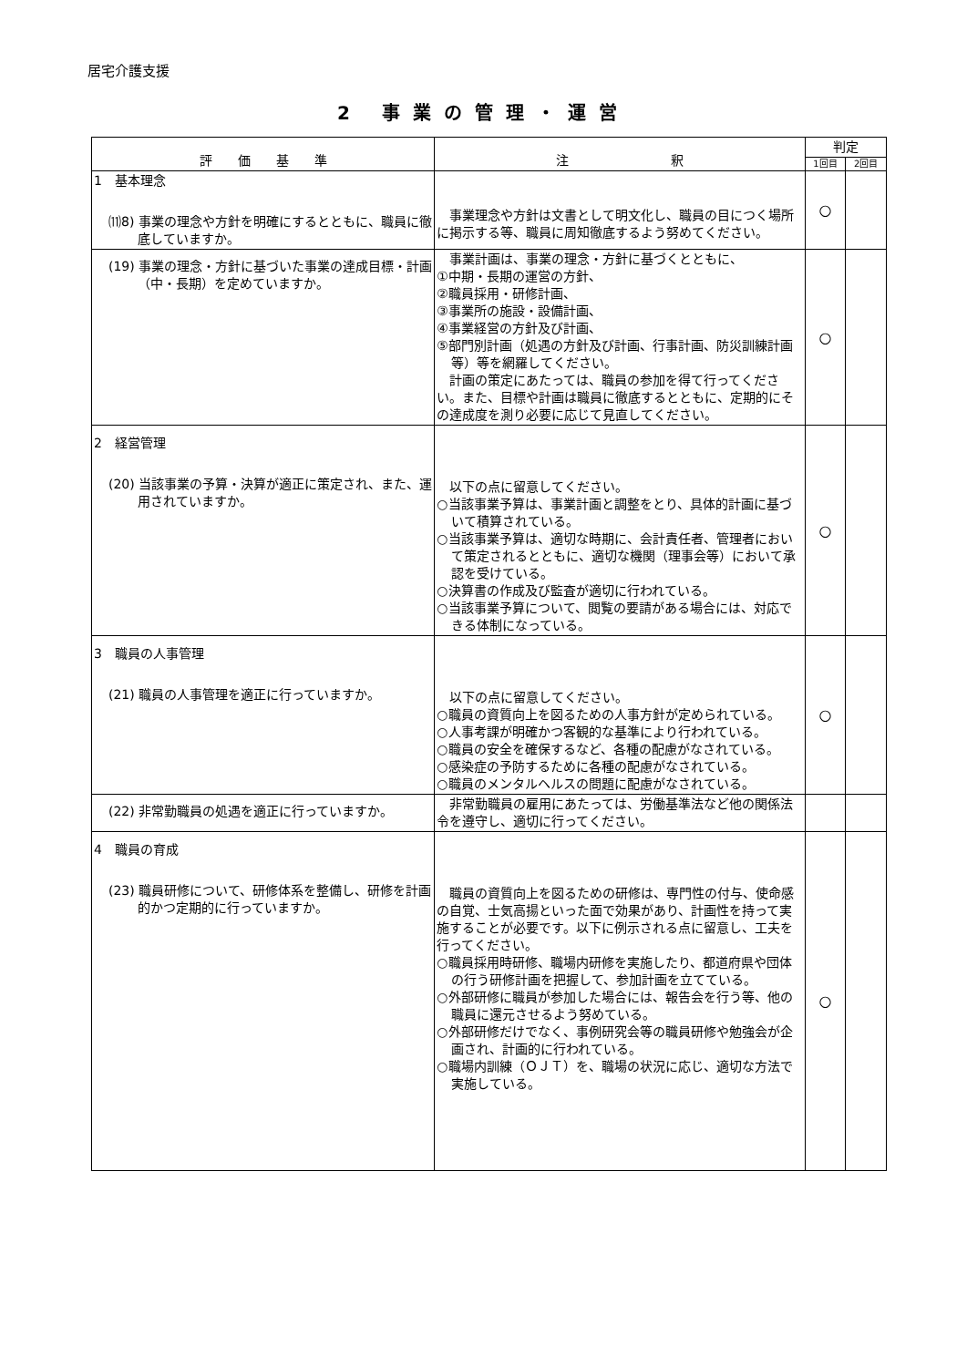居宅介護支援
2 事業の管理・運営
| 評 価 基 準 | 注 釈 | 判定 | |
| --- | --- | --- | --- |
| | | 1回目 | 2回目 |
| 1 基本理念 ⑾8) 事業の理念や方針を明確にするとともに、職員に徹底していますか。 | 事業理念や方針は文書として明文化し、職員の目につく場所に掲示する等、職員に周知徹底するよう努めてください。 | ○ | |
| (19) 事業の理念・方針に基づいた事業の達成目標・計画（中・長期）を定めていますか。 | 事業計画は、事業の理念・方針に基づくとともに、 ①中期・長期の運営の方針、 ②職員採用・研修計画、 ③事業所の施設・設備計画、 ④事業経営の方針及び計画、 ⑤部門別計画（処遇の方針及び計画、行事計画、防災訓練計画等）等を網羅してください。 計画の策定にあたっては、職員の参加を得て行ってください。また、目標や計画は職員に徹底するとともに、定期的にその達成度を測り必要に応じて見直してください。 | ○ | |
| 2 経営管理 (20) 当該事業の予算・決算が適正に策定され、また、運用されていますか。 | 以下の点に留意してください。 ○当該事業予算は、事業計画と調整をとり、具体的計画に基づいて積算されている。 ○当該事業予算は、適切な時期に、会計責任者、管理者において策定されるとともに、適切な機関（理事会等）において承認を受けている。 ○決算書の作成及び監査が適切に行われている。 ○当該事業予算について、閲覧の要請がある場合には、対応できる体制になっている。 | ○ | |
| 3 職員の人事管理 (21) 職員の人事管理を適正に行っていますか。 | 以下の点に留意してください。 ○職員の資質向上を図るための人事方針が定められている。 ○人事考課が明確かつ客観的な基準により行われている。 ○職員の安全を確保するなど、各種の配慮がなされている。 ○感染症の予防するために各種の配慮がなされている。 ○職員のメンタルヘルスの問題に配慮がなされている。 | ○ | |
| (22) 非常勤職員の処遇を適正に行っていますか。 | 非常勤職員の雇用にあたっては、労働基準法など他の関係法令を遵守し、適切に行ってください。 | | |
| 4 職員の育成 (23) 職員研修について、研修体系を整備し、研修を計画的かつ定期的に行っていますか。 | 職員の資質向上を図るための研修は、専門性の付与、使命感の自覚、士気高揚といった面で効果があり、計画性を持って実施することが必要です。以下に例示される点に留意し、工夫を行ってください。 ○職員採用時研修、職場内研修を実施したり、都道府県や団体の行う研修計画を把握して、参加計画を立てている。 ○外部研修に職員が参加した場合には、報告会を行う等、他の職員に還元させるよう努めている。 ○外部研修だけでなく、事例研究会等の職員研修や勉強会が企画され、計画的に行われている。 ○職場内訓練（ＯＪＴ）を、職場の状況に応じ、適切な方法で実施している。 | ○ | |